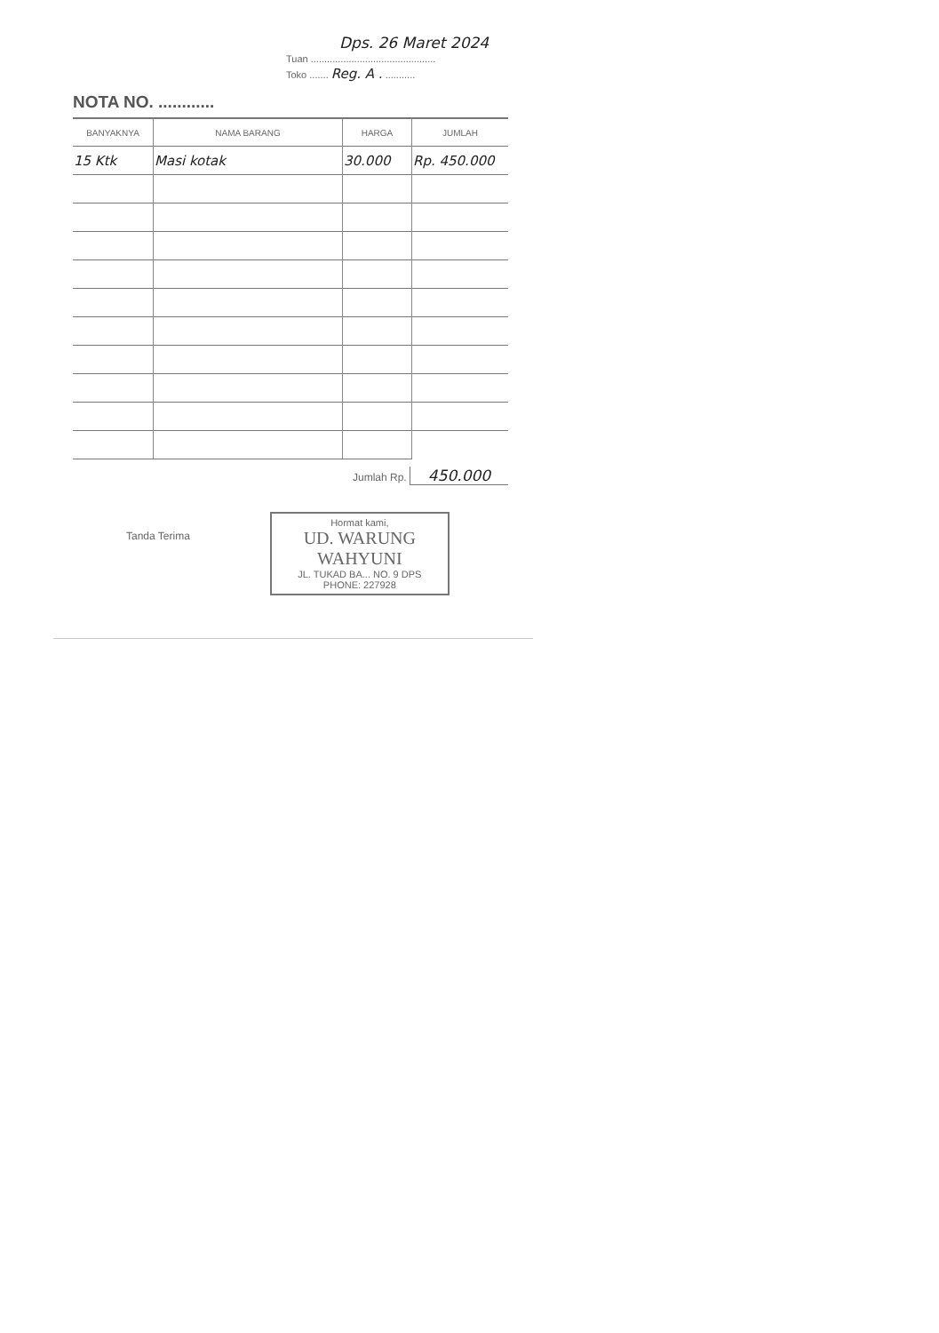Dps. 26 Maret 2024
Tuan ..............................................
Toko ....... Reg. A . ...........
NOTA NO. ............
| BANYAKNYA | NAMA BARANG | HARGA | JUMLAH |
| --- | --- | --- | --- |
| 15 Ktk | Masi kotak | 30.000 | Rp. 450.000 |
Jumlah Rp. 450.000
Tanda Terima
Hormat kami,
UD. WARUNG WAHYUNI
JL. TUKAD BA... NO. 9 DPS
PHONE: 227928